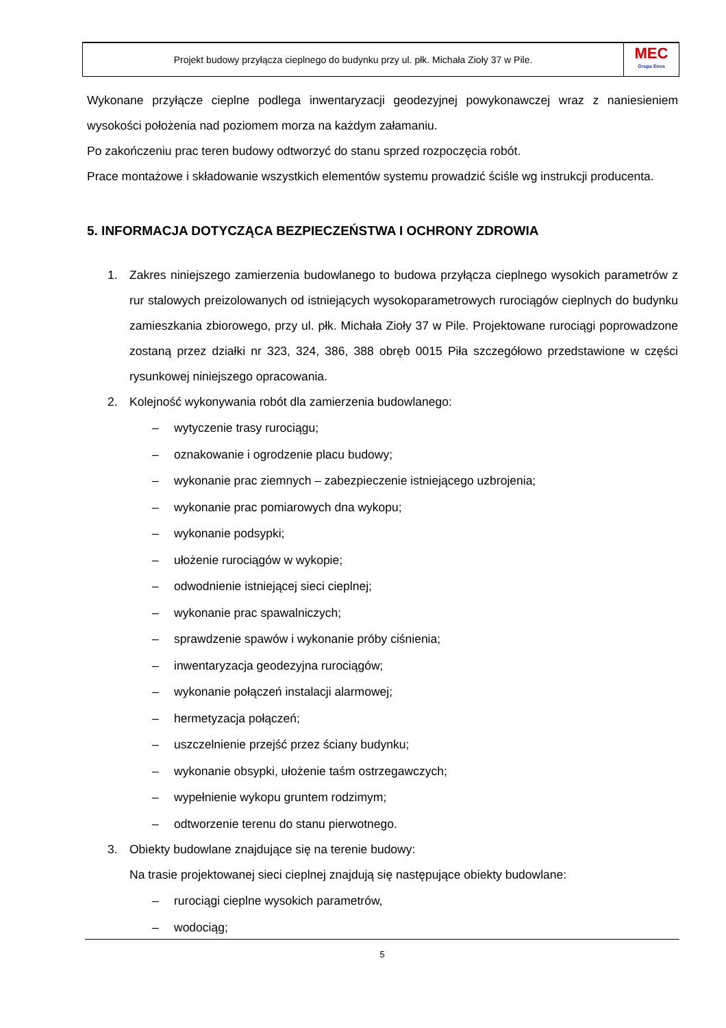Projekt budowy przyłącza cieplnego do budynku przy ul. płk. Michała Zioły 37 w Pile.
MEC
Grupa Enea
Wykonane przyłącze cieplne podlega inwentaryzacji geodezyjnej powykonawczej wraz z naniesieniem wysokości położenia nad poziomem morza na każdym załamaniu.
Po zakończeniu prac teren budowy odtworzyć do stanu sprzed rozpoczęcia robót.
Prace montażowe i składowanie wszystkich elementów systemu prowadzić ściśle wg instrukcji producenta.
5. INFORMACJA DOTYCZĄCA BEZPIECZEŃSTWA I OCHRONY ZDROWIA
1. Zakres niniejszego zamierzenia budowlanego to budowa przyłącza cieplnego wysokich parametrów z rur stalowych preizolowanych od istniejących wysokoparametrowych rurociągów cieplnych do budynku zamieszkania zbiorowego, przy ul. płk. Michała Zioły 37 w Pile. Projektowane rurociągi poprowadzone zostaną przez działki nr 323, 324, 386, 388 obręb 0015 Piła szczegółowo przedstawione w części rysunkowej niniejszego opracowania.
2. Kolejność wykonywania robót dla zamierzenia budowlanego:
– wytyczenie trasy rurociągu;
– oznakowanie i ogrodzenie placu budowy;
– wykonanie prac ziemnych – zabezpieczenie istniejącego uzbrojenia;
– wykonanie prac pomiarowych dna wykopu;
– wykonanie podsypki;
– ułożenie rurociągów w wykopie;
– odwodnienie istniejącej sieci cieplnej;
– wykonanie prac spawalniczych;
– sprawdzenie spawów i wykonanie próby ciśnienia;
– inwentaryzacja geodezyjna rurociągów;
– wykonanie połączeń instalacji alarmowej;
– hermetyzacja połączeń;
– uszczelnienie przejść przez ściany budynku;
– wykonanie obsypki, ułożenie taśm ostrzegawczych;
– wypełnienie wykopu gruntem rodzimym;
– odtworzenie terenu do stanu pierwotnego.
3. Obiekty budowlane znajdujące się na terenie budowy:
Na trasie projektowanej sieci cieplnej znajdują się następujące obiekty budowlane:
– rurociągi cieplne wysokich parametrów,
– wodociąg;
5